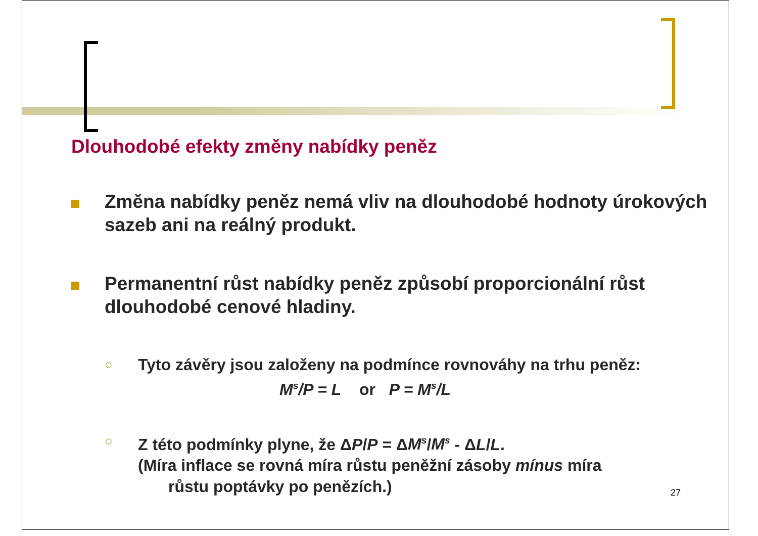Dlouhodobé efekty změny nabídky peněz
Změna nabídky peněz nemá vliv na dlouhodobé hodnoty úrokových sazeb ani na reálný produkt.
Permanentní růst nabídky peněz způsobí proporcionální růst dlouhodobé cenové hladiny.
○
Tyto závěry jsou založeny na podmínce rovnováhy na trhu peněz:
M<sup>s</sup>/P = L or P = M<sup>s</sup>/L
○
Z této podmínky plyne, že ΔP/P = ΔM<sup>s</sup>/M<sup>s</sup> - ΔL/L.
(Míra inflace se rovná míra růstu peněžní zásoby mínus míra
růstu poptávky po penězích.)
27